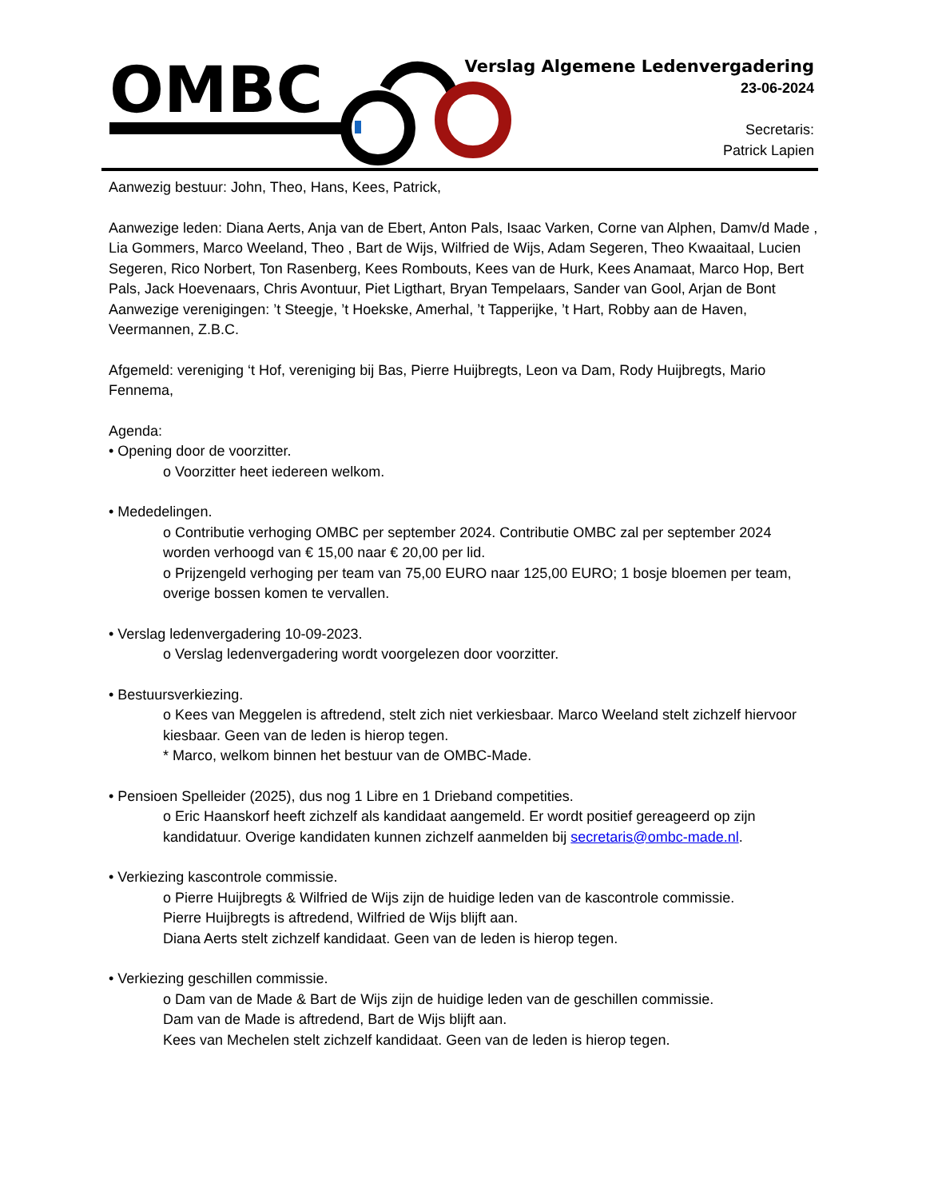OMBC
Verslag Algemene Ledenvergadering
23-06-2024
Secretaris:
Patrick Lapien
Aanwezig bestuur: John, Theo, Hans, Kees, Patrick,
Aanwezige leden: Diana Aerts, Anja van de Ebert, Anton Pals, Isaac Varken, Corne van Alphen, Damv/d Made , Lia Gommers, Marco Weeland, Theo , Bart de Wijs, Wilfried de Wijs, Adam Segeren, Theo Kwaaitaal, Lucien Segeren, Rico Norbert, Ton Rasenberg, Kees Rombouts, Kees van de Hurk, Kees Anamaat, Marco Hop, Bert Pals, Jack Hoevenaars, Chris Avontuur, Piet Ligthart, Bryan Tempelaars, Sander van Gool, Arjan de Bont
Aanwezige verenigingen: ’t Steegje, ’t Hoekske, Amerhal, ’t Tapperijke, ’t Hart, Robby aan de Haven, Veermannen, Z.B.C.
Afgemeld: vereniging ‘t Hof, vereniging bij Bas, Pierre Huijbregts, Leon va Dam, Rody Huijbregts, Mario Fennema,
Agenda:
• Opening door de voorzitter.
o Voorzitter heet iedereen welkom.
• Mededelingen.
o Contributie verhoging OMBC per september 2024. Contributie OMBC zal per september 2024 worden verhoogd van € 15,00 naar € 20,00 per lid.
o Prijzengeld verhoging per team van 75,00 EURO naar 125,00 EURO; 1 bosje bloemen per team, overige bossen komen te vervallen.
• Verslag ledenvergadering 10-09-2023.
o Verslag ledenvergadering wordt voorgelezen door voorzitter.
• Bestuursverkiezing.
o Kees van Meggelen is aftredend, stelt zich niet verkiesbaar. Marco Weeland stelt zichzelf hiervoor kiesbaar. Geen van de leden is hierop tegen.
* Marco, welkom binnen het bestuur van de OMBC-Made.
• Pensioen Spelleider (2025), dus nog 1 Libre en 1 Drieband competities.
o Eric Haanskorf heeft zichzelf als kandidaat aangemeld. Er wordt positief gereageerd op zijn kandidatuur. Overige kandidaten kunnen zichzelf aanmelden bij secretaris@ombc-made.nl.
• Verkiezing kascontrole commissie.
o Pierre Huijbregts & Wilfried de Wijs zijn de huidige leden van de kascontrole commissie.
Pierre Huijbregts is aftredend, Wilfried de Wijs blijft aan.
Diana Aerts stelt zichzelf kandidaat. Geen van de leden is hierop tegen.
• Verkiezing geschillen commissie.
o Dam van de Made & Bart de Wijs zijn de huidige leden van de geschillen commissie.
Dam van de Made is aftredend, Bart de Wijs blijft aan.
Kees van Mechelen stelt zichzelf kandidaat. Geen van de leden is hierop tegen.